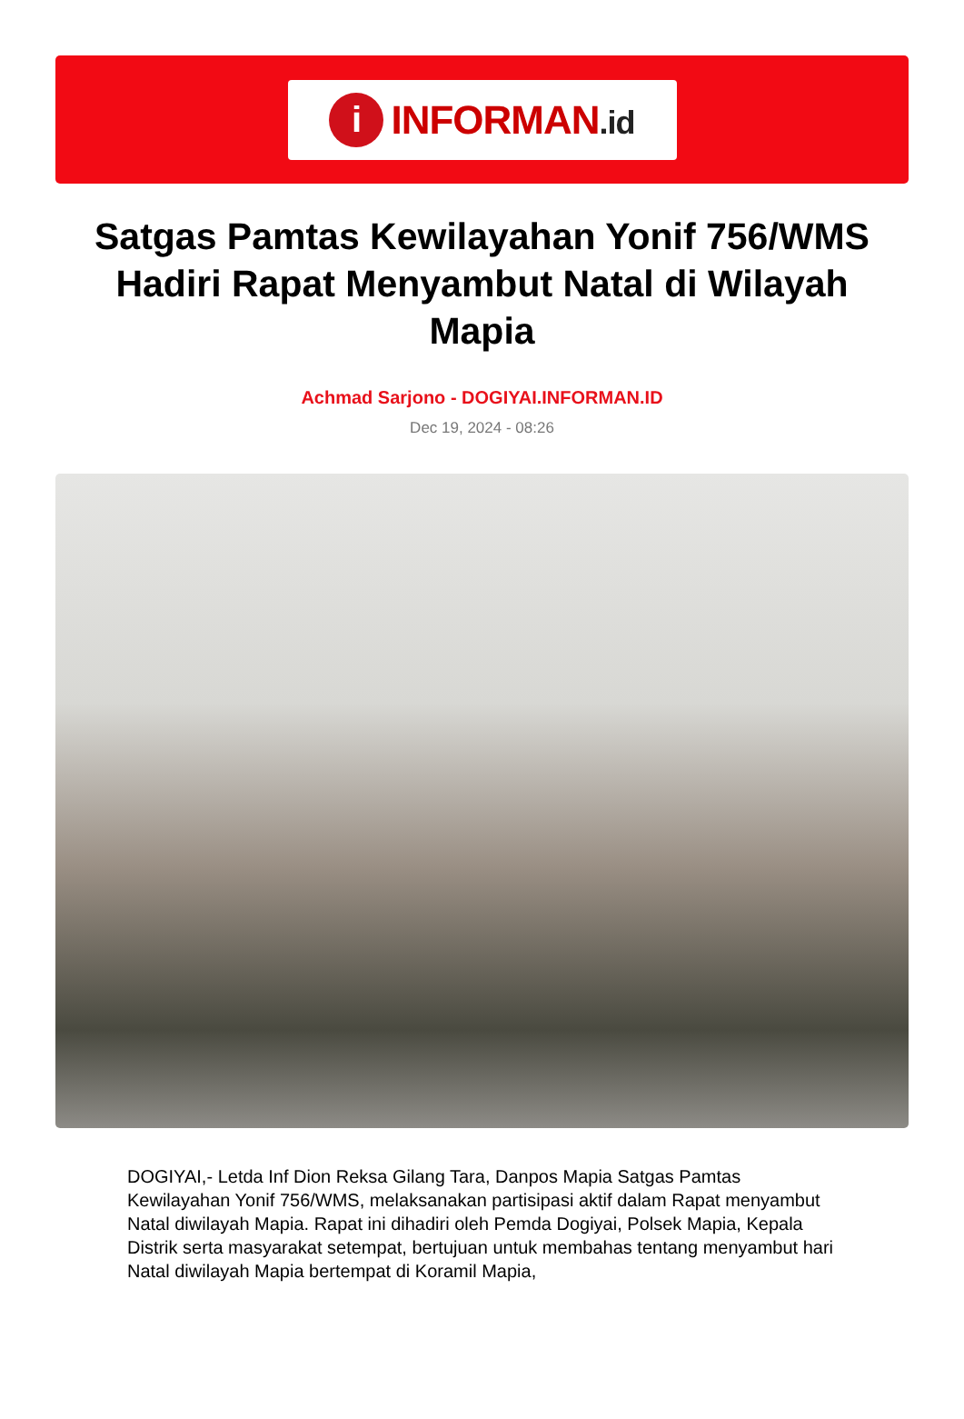i
INFORMAN.id
Satgas Pamtas Kewilayahan Yonif 756/WMS Hadiri Rapat Menyambut Natal di Wilayah Mapia
Achmad Sarjono - DOGIYAI.INFORMAN.ID
Dec 19, 2024 - 08:26
DOGIYAI,- Letda Inf Dion Reksa Gilang Tara, Danpos Mapia Satgas Pamtas Kewilayahan Yonif 756/WMS, melaksanakan partisipasi aktif dalam Rapat menyambut Natal diwilayah Mapia. Rapat ini dihadiri oleh Pemda Dogiyai, Polsek Mapia, Kepala Distrik serta masyarakat setempat, bertujuan untuk membahas tentang menyambut hari Natal diwilayah Mapia bertempat di Koramil Mapia,